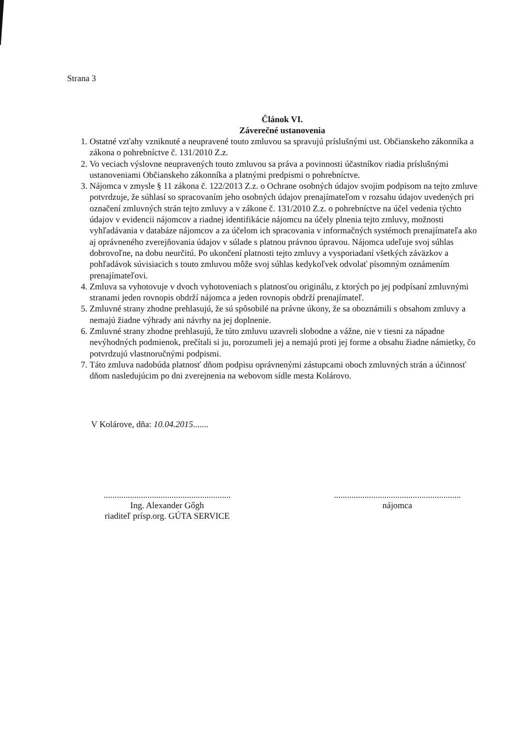Strana 3
Článok VI.
Záverečné ustanovenia
1. Ostatné vzťahy vzniknuté a neupravené touto zmluvou sa spravujú príslušnými ust. Občianskeho zákonníka a zákona o pohrebníctve č. 131/2010 Z.z.
2. Vo veciach výslovne neupravených touto zmluvou sa práva a povinnosti účastníkov riadia príslušnými ustanoveniami Občianskeho zákonníka a platnými predpismi o pohrebníctve.
3. Nájomca v zmysle § 11 zákona č. 122/2013 Z.z. o Ochrane osobných údajov svojim podpisom na tejto zmluve potvrdzuje, že súhlasí so spracovaním jeho osobných údajov prenajímateľom v rozsahu údajov uvedených pri označení zmluvných strán tejto zmluvy a v zákone č. 131/2010 Z.z. o pohrebníctve na účel vedenia týchto údajov v evidencii nájomcov a riadnej identifikácie nájomcu na účely plnenia tejto zmluvy, možnosti vyhľadávania v databáze nájomcov a za účelom ich spracovania v informačných systémoch prenajímateľa ako aj oprávneného zverejňovania údajov v súlade s platnou právnou úpravou. Nájomca udeľuje svoj súhlas dobrovoľne, na dobu neurčitú. Po ukončení platnosti tejto zmluvy a vysporiadaní všetkých záväzkov a pohľadávok súvisiacich s touto zmluvou môže svoj súhlas kedykoľvek odvolať písomným oznámením prenajímateľovi.
4. Zmluva sa vyhotovuje v dvoch vyhotoveniach s platnosťou originálu, z ktorých po jej podpísaní zmluvnými stranami jeden rovnopis obdrží nájomca a jeden rovnopis obdrží prenajímateľ.
5. Zmluvné strany zhodne prehlasujú, že sú spôsobilé na právne úkony, že sa oboznámili s obsahom zmluvy a nemajú žiadne výhrady ani návrhy na jej doplnenie.
6. Zmluvné strany zhodne prehlasujú, že túto zmluvu uzavreli slobodne a vážne, nie v tiesni za nápadne nevýhodných podmienok, prečítali si ju, porozumeli jej a nemajú proti jej forme a obsahu žiadne námietky, čo potvrdzujú vlastnoručnými podpismi.
7. Táto zmluva nadobúda platnosť dňom podpisu oprávnenými zástupcami oboch zmluvných strán a účinnosť dňom nasledujúcim po dni zverejnenia na webovom sídle mesta Kolárovo.
V Kolárove, dňa: 10.04.2015.......
..........................................................
Ing. Alexander Gőgh
riaditeľ prísp.org. GÚTA SERVICE
..........................................................
nájomca